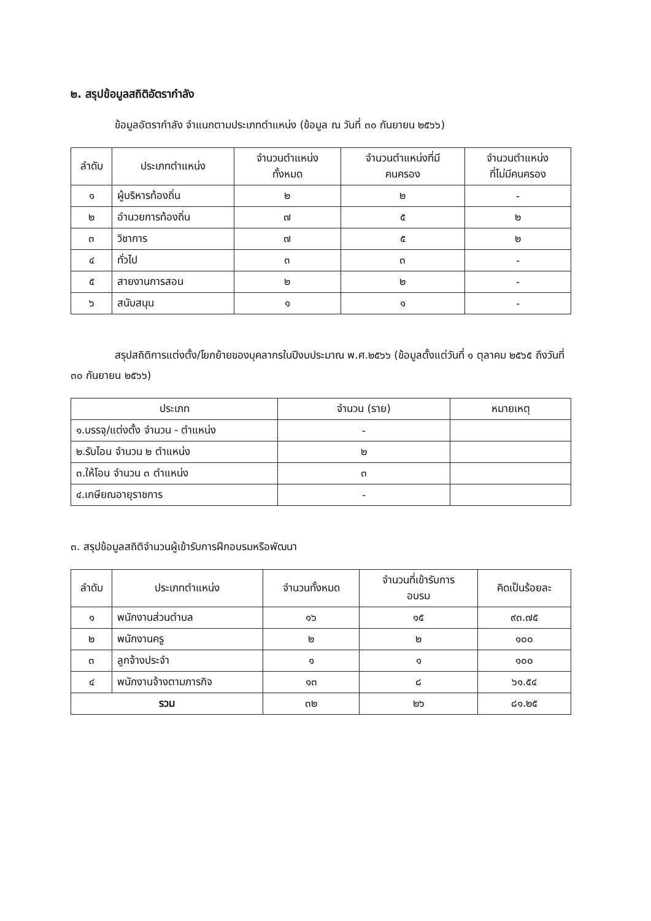๒. สรุปข้อมูลสถิติอัตรากำลัง
ข้อมูลอัตรากำลัง จำแนกตามประเภทตำแหน่ง (ข้อมูล ณ วันที่ ๓๐ กันยายน ๒๕๖๖)
| ลำดับ | ประเภทตำแหน่ง | จำนวนตำแหน่ง ทั้งหมด | จำนวนตำแหน่งที่มี คนครอง | จำนวนตำแหน่ง ที่ไม่มีคนครอง |
| --- | --- | --- | --- | --- |
| ๑ | ผู้บริหารท้องถิ่น | ๒ | ๒ | - |
| ๒ | อำนวยการท้องถิ่น | ๗ | ๕ | ๒ |
| ๓ | วิชาการ | ๗ | ๕ | ๒ |
| ๔ | ทั่วไป | ๓ | ๓ | - |
| ๕ | สายงานการสอน | ๒ | ๒ | - |
| ๖ | สนับสนุน | ๑ | ๑ | - |
สรุปสถิติการแต่งตั้ง/โยกย้ายของบุคลากรในปีงบประมาณ พ.ศ.๒๕๖๖ (ข้อมูลตั้งแต่วันที่ ๑ ตุลาคม ๒๕๖๕ ถึงวันที่ ๓๐ กันยายน ๒๕๖๖)
| ประเภท | จำนวน (ราย) | หมายเหตุ |
| --- | --- | --- |
| ๑.บรรจุ/แต่งตั้ง จำนวน - ตำแหน่ง | - | |
| ๒.รับโอน จำนวน ๒ ตำแหน่ง | ๒ | |
| ๓.ให้โอน จำนวน ๓ ตำแหน่ง | ๓ | |
| ๔.เกษียณอายุราชการ | - | |
๓. สรุปข้อมูลสถิติจำนวนผู้เข้ารับการฝึกอบรมหรือพัฒนา
| ลำดับ | ประเภทตำแหน่ง | จำนวนทั้งหมด | จำนวนที่เข้ารับการ อบรม | คิดเป็นร้อยละ |
| --- | --- | --- | --- | --- |
| ๑ | พนักงานส่วนตำบล | ๑๖ | ๑๕ | ๙๓.๗๕ |
| ๒ | พนักงานครู | ๒ | ๒ | ๑๐๐ |
| ๓ | ลูกจ้างประจำ | ๑ | ๑ | ๑๐๐ |
| ๔ | พนักงานจ้างตามภารกิจ | ๑๓ | ๘ | ๖๑.๕๔ |
| รวม | | ๓๒ | ๒๖ | ๘๑.๒๕ |